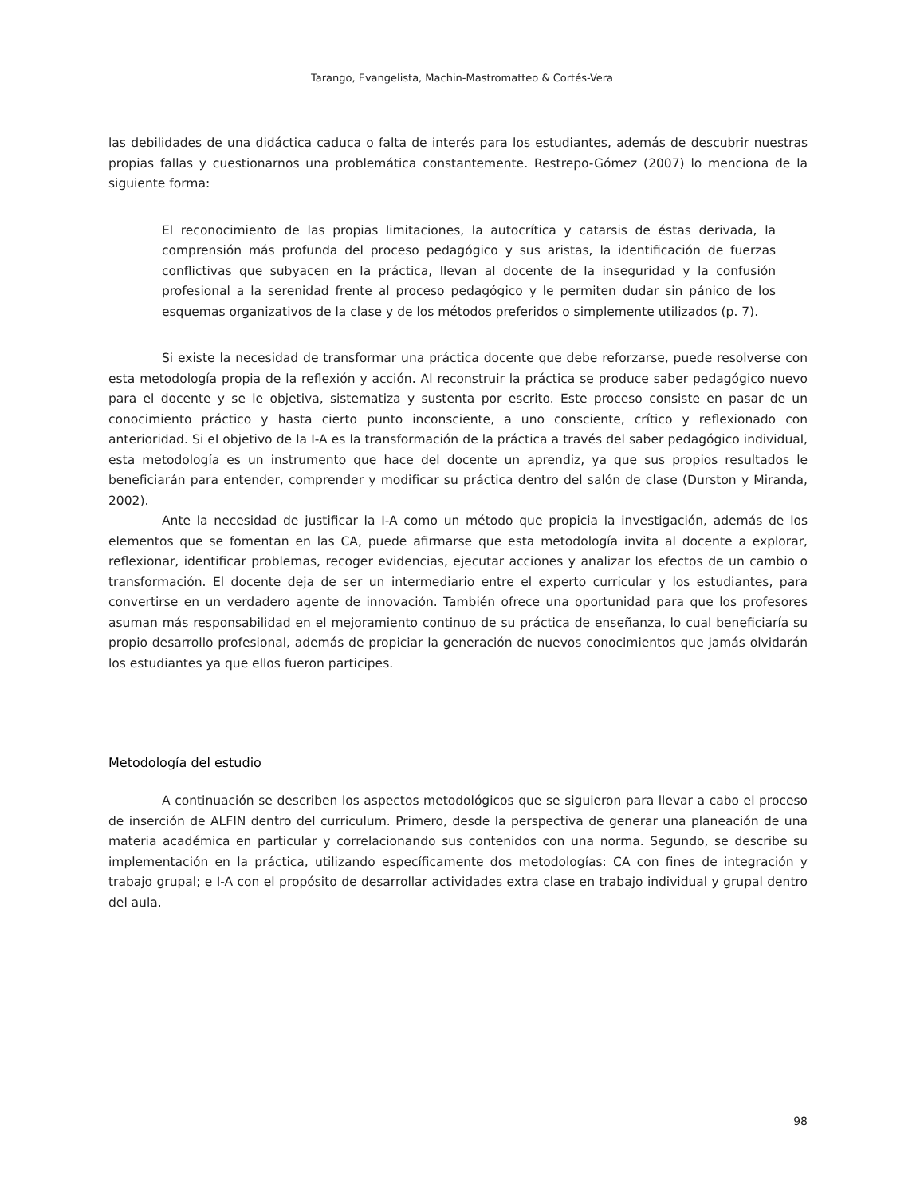Tarango, Evangelista, Machin-Mastromatteo & Cortés-Vera
las debilidades de una didáctica caduca o falta de interés para los estudiantes, además de descubrir nuestras propias fallas y cuestionarnos una problemática constantemente. Restrepo-Gómez (2007) lo menciona de la siguiente forma:
El reconocimiento de las propias limitaciones, la autocrítica y catarsis de éstas derivada, la comprensión más profunda del proceso pedagógico y sus aristas, la identificación de fuerzas conflictivas que subyacen en la práctica, llevan al docente de la inseguridad y la confusión profesional a la serenidad frente al proceso pedagógico y le permiten dudar sin pánico de los esquemas organizativos de la clase y de los métodos preferidos o simplemente utilizados (p. 7).
Si existe la necesidad de transformar una práctica docente que debe reforzarse, puede resolverse con esta metodología propia de la reflexión y acción. Al reconstruir la práctica se produce saber pedagógico nuevo para el docente y se le objetiva, sistematiza y sustenta por escrito. Este proceso consiste en pasar de un conocimiento práctico y hasta cierto punto inconsciente, a uno consciente, crítico y reflexionado con anterioridad. Si el objetivo de la I-A es la transformación de la práctica a través del saber pedagógico individual, esta metodología es un instrumento que hace del docente un aprendiz, ya que sus propios resultados le beneficiarán para entender, comprender y modificar su práctica dentro del salón de clase (Durston y Miranda, 2002).
Ante la necesidad de justificar la I-A como un método que propicia la investigación, además de los elementos que se fomentan en las CA, puede afirmarse que esta metodología invita al docente a explorar, reflexionar, identificar problemas, recoger evidencias, ejecutar acciones y analizar los efectos de un cambio o transformación. El docente deja de ser un intermediario entre el experto curricular y los estudiantes, para convertirse en un verdadero agente de innovación. También ofrece una oportunidad para que los profesores asuman más responsabilidad en el mejoramiento continuo de su práctica de enseñanza, lo cual beneficiaría su propio desarrollo profesional, además de propiciar la generación de nuevos conocimientos que jamás olvidarán los estudiantes ya que ellos fueron participes.
Metodología del estudio
A continuación se describen los aspectos metodológicos que se siguieron para llevar a cabo el proceso de inserción de ALFIN dentro del curriculum. Primero, desde la perspectiva de generar una planeación de una materia académica en particular y correlacionando sus contenidos con una norma. Segundo, se describe su implementación en la práctica, utilizando específicamente dos metodologías: CA con fines de integración y trabajo grupal; e I-A con el propósito de desarrollar actividades extra clase en trabajo individual y grupal dentro del aula.
98